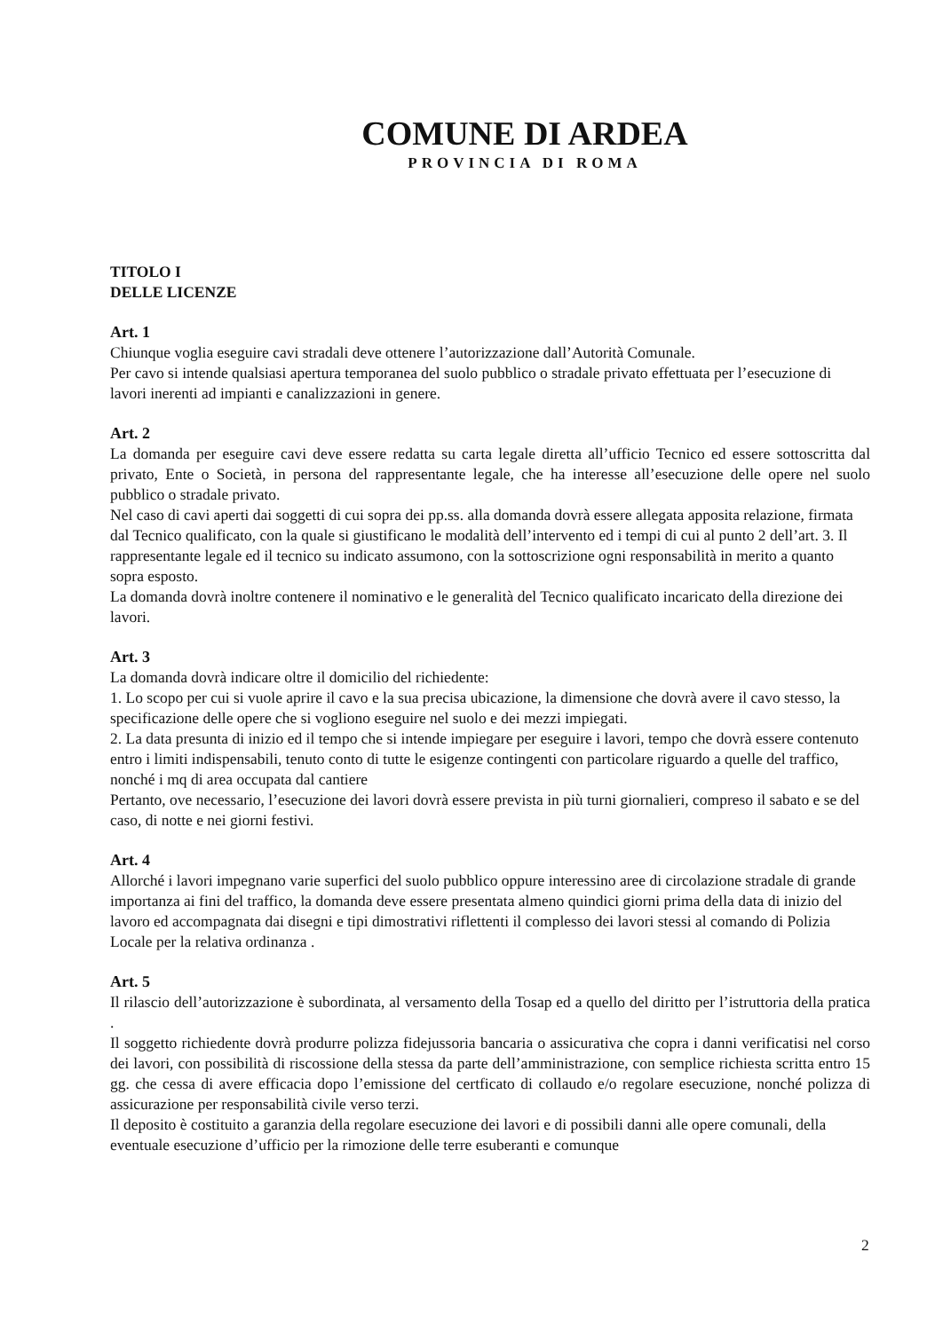COMUNE DI ARDEA
PROVINCIA DI ROMA
TITOLO I
DELLE LICENZE
Art. 1
Chiunque voglia eseguire cavi stradali deve ottenere l’autorizzazione dall’Autorità Comunale.
Per cavo si intende qualsiasi apertura temporanea del suolo pubblico o stradale privato effettuata per l’esecuzione di lavori inerenti ad impianti e canalizzazioni in genere.
Art. 2
La domanda per eseguire cavi deve essere redatta su carta legale diretta all’ufficio Tecnico ed essere sottoscritta dal privato, Ente o Società, in persona del rappresentante legale, che ha interesse all’esecuzione delle opere nel suolo pubblico o stradale privato.
Nel caso di cavi aperti dai soggetti di cui sopra dei pp.ss. alla domanda dovrà essere allegata apposita relazione, firmata dal Tecnico qualificato, con la quale si giustificano le modalità dell’intervento ed i tempi di cui al punto 2 dell’art. 3. Il rappresentante legale ed il tecnico su indicato assumono, con la sottoscrizione ogni responsabilità in merito a quanto sopra esposto.
La domanda dovrà inoltre contenere il nominativo e le generalità del Tecnico qualificato incaricato della direzione dei lavori.
Art. 3
La domanda dovrà indicare oltre il domicilio del richiedente:
1. Lo scopo per cui si vuole aprire il cavo e la sua precisa ubicazione, la dimensione che dovrà avere il cavo stesso, la specificazione delle opere che si vogliono eseguire nel suolo e dei mezzi impiegati.
2. La data presunta di inizio ed il tempo che si intende impiegare per eseguire i lavori, tempo che dovrà essere contenuto entro i limiti indispensabili, tenuto conto di tutte le esigenze contingenti con particolare riguardo a quelle del traffico, nonché i mq di area occupata dal cantiere
Pertanto, ove necessario, l’esecuzione dei lavori dovrà essere prevista in più turni giornalieri, compreso il sabato e se del caso, di notte e nei giorni festivi.
Art. 4
Allorché i lavori impegnano varie superfici del suolo pubblico oppure interessino aree di circolazione stradale di grande importanza ai fini del traffico, la domanda deve essere presentata almeno quindici giorni prima della data di inizio del lavoro ed accompagnata dai disegni e tipi dimostrativi riflettenti il complesso dei lavori stessi al comando di Polizia Locale per la relativa ordinanza .
Art. 5
Il rilascio dell’autorizzazione è subordinata, al versamento della Tosap ed a quello del diritto per l’istruttoria della pratica .
Il soggetto richiedente dovrà produrre polizza fidejussoria bancaria o assicurativa che copra i danni verificatisi nel corso dei lavori, con possibilità di riscossione della stessa da parte dell’amministrazione, con semplice richiesta scritta entro 15 gg. che cessa di avere efficacia dopo l’emissione del certficato di collaudo e/o regolare esecuzione, nonché polizza di assicurazione per responsabilità civile verso terzi.
Il deposito è costituito a garanzia della regolare esecuzione dei lavori e di possibili danni alle opere comunali, della eventuale esecuzione d’ufficio per la rimozione delle terre esuberanti e comunque
2